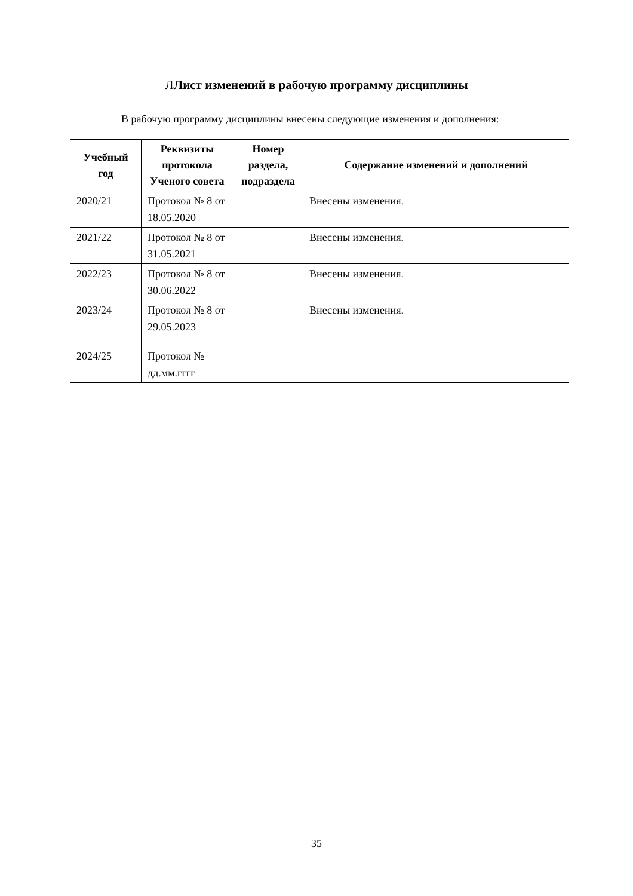ЛЛист изменений в рабочую программу дисциплины
В рабочую программу дисциплины внесены следующие изменения и дополнения:
| Учебный год | Реквизиты протокола Ученого совета | Номер раздела, подраздела | Содержание изменений и дополнений |
| --- | --- | --- | --- |
| 2020/21 | Протокол № 8 от 18.05.2020 | | Внесены изменения. |
| 2021/22 | Протокол № 8 от 31.05.2021 | | Внесены изменения. |
| 2022/23 | Протокол № 8 от 30.06.2022 | | Внесены изменения. |
| 2023/24 | Протокол № 8 от 29.05.2023 | | Внесены изменения. |
| 2024/25 | Протокол № дд.мм.гггг | | |
35